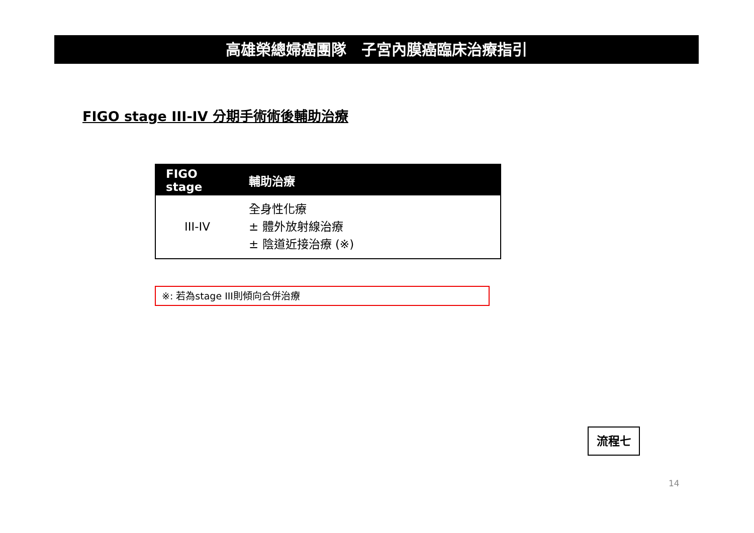高雄榮總婦癌團隊　子宮內膜癌臨床治療指引
FIGO stage III-IV 分期手術術後輔助治療
| FIGO stage | 輔助治療 |
| --- | --- |
| III-IV | 全身性化療 ± 體外放射線治療 ± 陰道近接治療 (※) |
※: 若為stage III則傾向合併治療
流程七
14